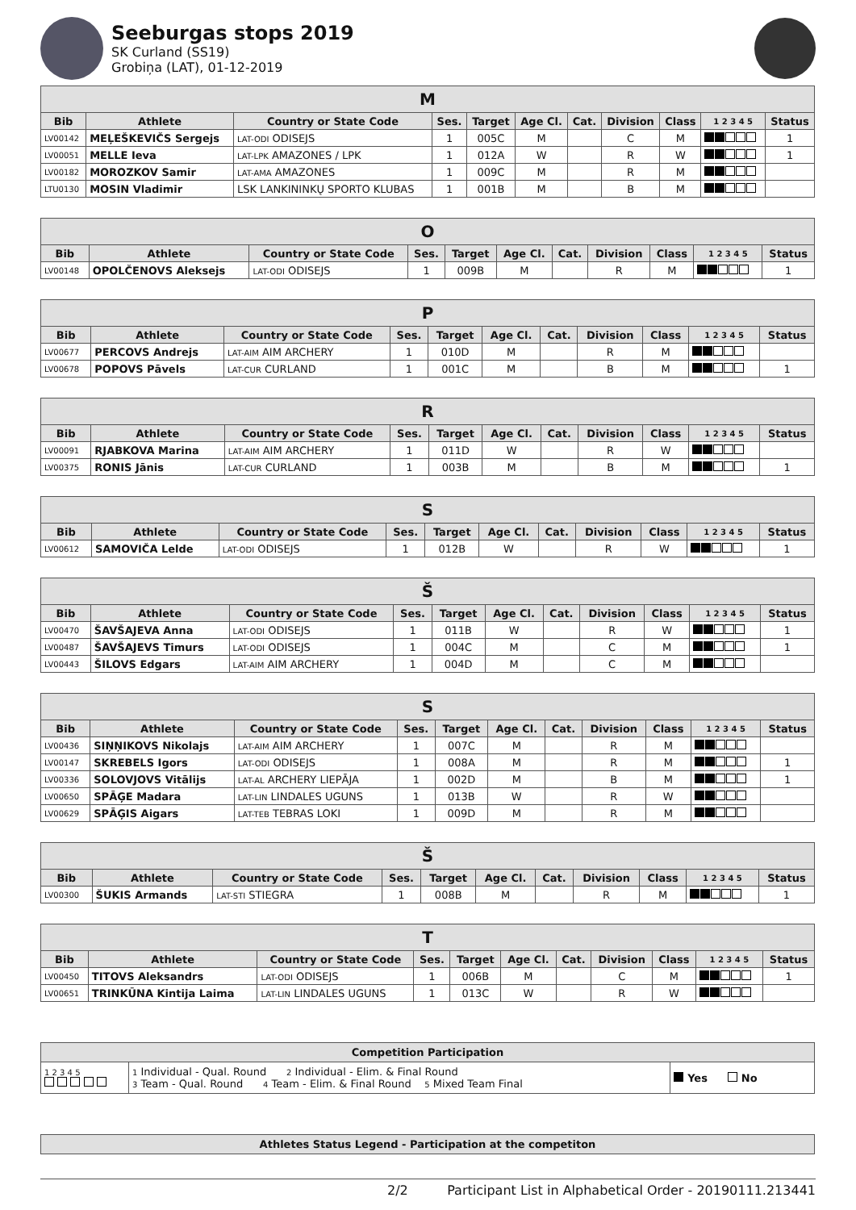Seeburgas stops 2019
SK Curland (SS19)
Grobiņa (LAT), 01-12-2019
| M | | | | | | | | | | |
| Bib | Athlete | Country or State Code | Ses. | Target | Age Cl. | Cat. | Division | Class | 1 2 3 4 5 | Status |
| LV00142 | MEĻEŠKEVIČS Sergejs | LAT-ODI ODISEJS | 1 | 005C | M | | C | M | | 1 |
| LV00051 | MELLE Ieva | LAT-LPK AMAZONES / LPK | 1 | 012A | W | | R | W | | 1 |
| LV00182 | MOROZKOV Samir | LAT-AMA AMAZONES | 1 | 009C | M | | R | M | | |
| LTU0130 | MOSIN Vladimir | LSK LANKININKŲ SPORTO KLUBAS | 1 | 001B | M | | B | M | | |
| O | | | | | | | | | | |
| Bib | Athlete | Country or State Code | Ses. | Target | Age Cl. | Cat. | Division | Class | 1 2 3 4 5 | Status |
| LV00148 | OPOLČENOVS Aleksejs | LAT-ODI ODISEJS | 1 | 009B | M | | R | M | | 1 |
| P | | | | | | | | | | |
| Bib | Athlete | Country or State Code | Ses. | Target | Age Cl. | Cat. | Division | Class | 1 2 3 4 5 | Status |
| LV00677 | PERCOVS Andrejs | LAT-AIM AIM ARCHERY | 1 | 010D | M | | R | M | | |
| LV00678 | POPOVS Pāvels | LAT-CUR CURLAND | 1 | 001C | M | | B | M | | 1 |
| R | | | | | | | | | | |
| Bib | Athlete | Country or State Code | Ses. | Target | Age Cl. | Cat. | Division | Class | 1 2 3 4 5 | Status |
| LV00091 | RJABKOVA Marina | LAT-AIM AIM ARCHERY | 1 | 011D | W | | R | W | | |
| LV00375 | RONIS Jānis | LAT-CUR CURLAND | 1 | 003B | M | | B | M | | 1 |
| S | | | | | | | | | | |
| Bib | Athlete | Country or State Code | Ses. | Target | Age Cl. | Cat. | Division | Class | 1 2 3 4 5 | Status |
| LV00612 | SAMOVIČA Lelde | LAT-ODI ODISEJS | 1 | 012B | W | | R | W | | 1 |
| Š | | | | | | | | | | |
| Bib | Athlete | Country or State Code | Ses. | Target | Age Cl. | Cat. | Division | Class | 1 2 3 4 5 | Status |
| LV00470 | ŠAVŠAJEVA Anna | LAT-ODI ODISEJS | 1 | 011B | W | | R | W | | 1 |
| LV00487 | ŠAVŠAJEVS Timurs | LAT-ODI ODISEJS | 1 | 004C | M | | C | M | | 1 |
| LV00443 | ŠILOVS Edgars | LAT-AIM AIM ARCHERY | 1 | 004D | M | | C | M | | |
| S | | | | | | | | | | |
| Bib | Athlete | Country or State Code | Ses. | Target | Age Cl. | Cat. | Division | Class | 1 2 3 4 5 | Status |
| LV00436 | SIŅŅIKOVS Nikolajs | LAT-AIM AIM ARCHERY | 1 | 007C | M | | R | M | | |
| LV00147 | SKREBELS Igors | LAT-ODI ODISEJS | 1 | 008A | M | | R | M | | 1 |
| LV00336 | SOLOVJOVS Vitālijs | LAT-AL ARCHERY LIEPĀJA | 1 | 002D | M | | B | M | | 1 |
| LV00650 | SPĀĢE Madara | LAT-LIN LINDALES UGUNS | 1 | 013B | W | | R | W | | |
| LV00629 | SPĀĢIS Aigars | LAT-TEB TEBRAS LOKI | 1 | 009D | M | | R | M | | |
| Š | | | | | | | | | | |
| Bib | Athlete | Country or State Code | Ses. | Target | Age Cl. | Cat. | Division | Class | 1 2 3 4 5 | Status |
| LV00300 | ŠUKIS Armands | LAT-STI STIEGRA | 1 | 008B | M | | R | M | | 1 |
| T | | | | | | | | | | |
| Bib | Athlete | Country or State Code | Ses. | Target | Age Cl. | Cat. | Division | Class | 1 2 3 4 5 | Status |
| LV00450 | TITOVS Aleksandrs | LAT-ODI ODISEJS | 1 | 006B | M | | C | M | | 1 |
| LV00651 | TRINKŪNA Kintija Laima | LAT-LIN LINDALES UGUNS | 1 | 013C | W | | R | W | | |
| Competition Participation | | |
| 1 2 3 4 5 | 1 Individual - Qual. Round 2 Individual - Elim. & Final Round 3 Team - Qual. Round 4 Team - Elim. & Final Round 5 Mixed Team Final | Yes No |
| Athletes Status Legend - Participation at the competiton |
2/2 Participant List in Alphabetical Order - 20190111.213441